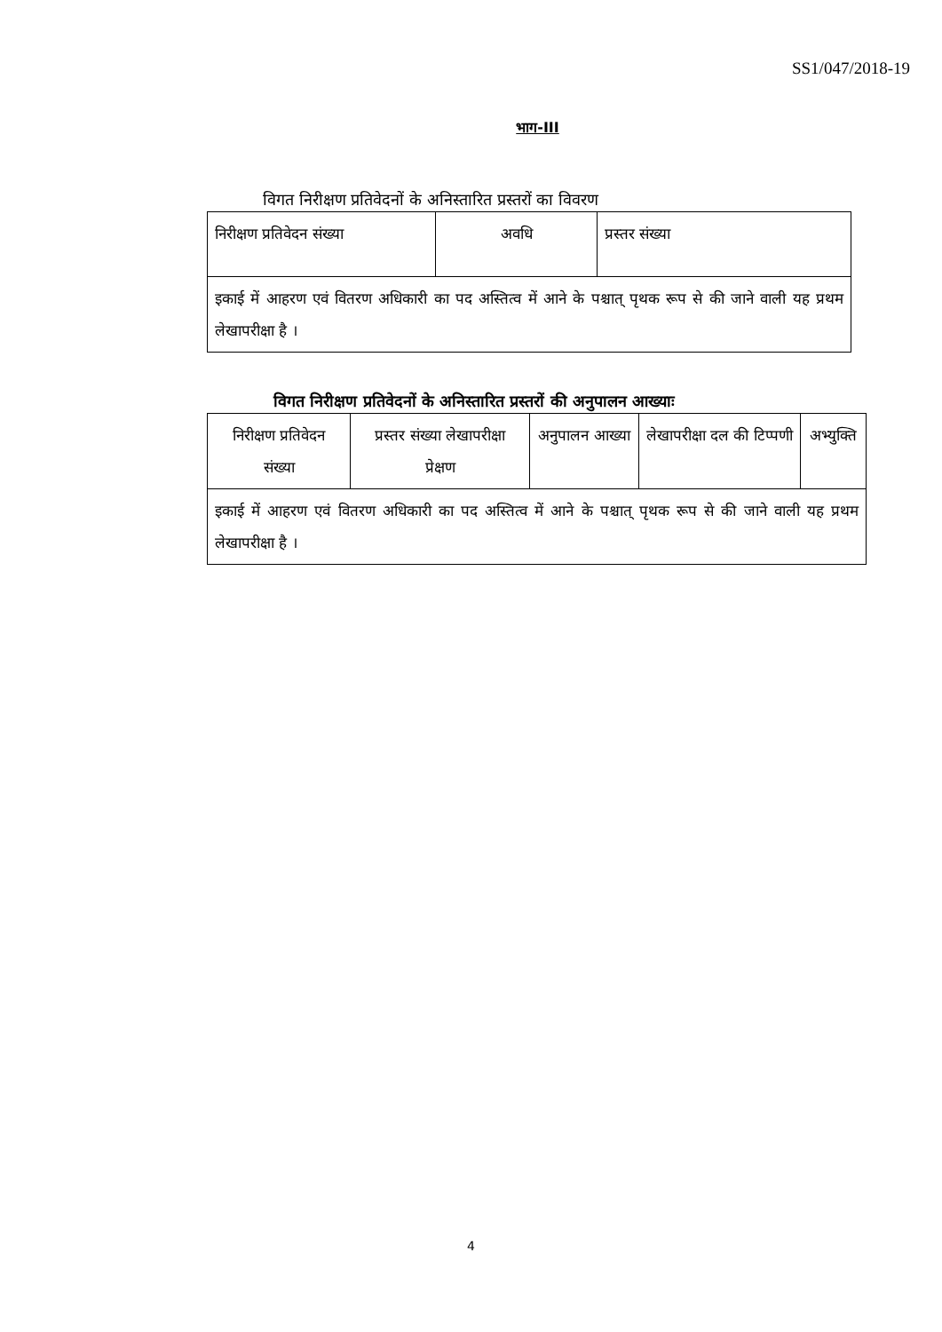SS1/047/2018-19
भाग-III
विगत निरीक्षण प्रतिवेदनों के अनिस्तारित प्रस्तरों का विवरण
| निरीक्षण प्रतिवेदन संख्या | अवधि | प्रस्तर संख्या |
| इकाई में आहरण एवं वितरण अधिकारी का पद अस्तित्व में आने के पश्चात् पृथक रूप से की जाने वाली यह प्रथम लेखापरीक्षा है । | | |
विगत निरीक्षण प्रतिवेदनों के अनिस्तारित प्रस्तरों की अनुपालन आख्याः
| निरीक्षण प्रतिवेदन संख्या | प्रस्तर संख्या लेखापरीक्षा प्रेक्षण | अनुपालन आख्या | लेखापरीक्षा दल की टिप्पणी | अभ्युक्ति |
| इकाई में आहरण एवं वितरण अधिकारी का पद अस्तित्व में आने के पश्चात् पृथक रूप से की जाने वाली यह प्रथम लेखापरीक्षा है । | | | | |
4